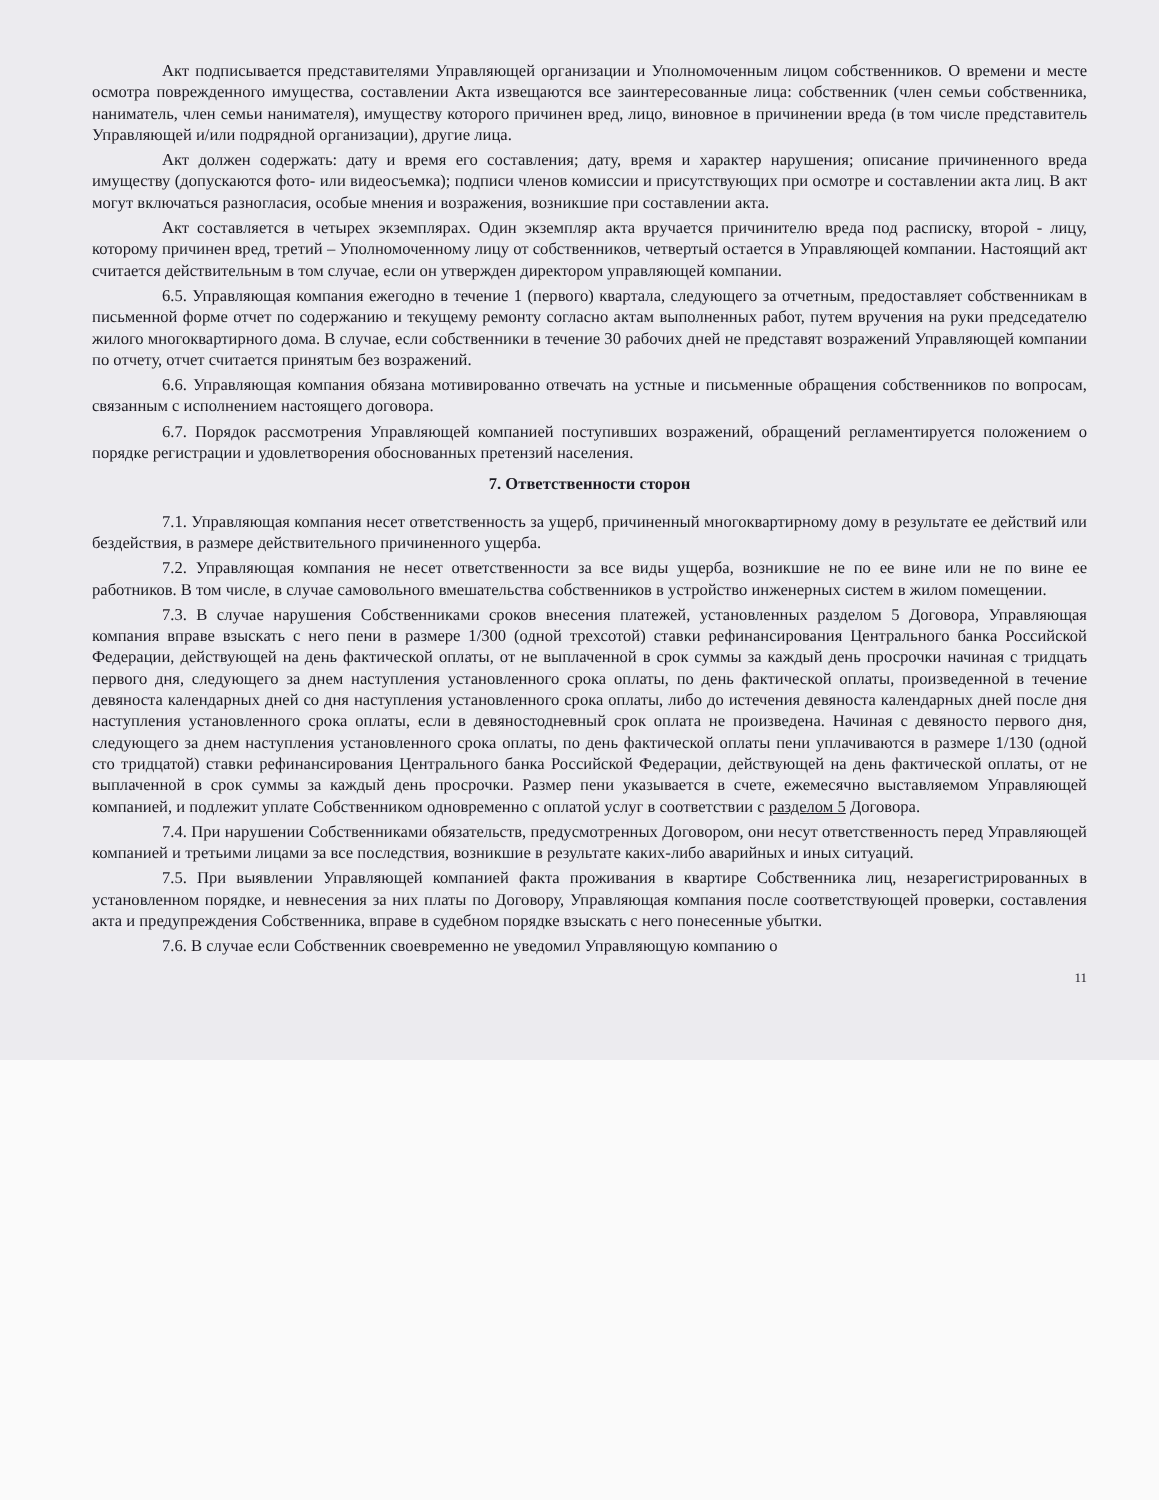Акт подписывается представителями Управляющей организации и Уполномоченным лицом собственников. О времени и месте осмотра поврежденного имущества, составлении Акта извещаются все заинтересованные лица: собственник (член семьи собственника, наниматель, член семьи нанимателя), имуществу которого причинен вред, лицо, виновное в причинении вреда (в том числе представитель Управляющей и/или подрядной организации), другие лица.
Акт должен содержать: дату и время его составления; дату, время и характер нарушения; описание причиненного вреда имуществу (допускаются фото- или видеосъемка); подписи членов комиссии и присутствующих при осмотре и составлении акта лиц. В акт могут включаться разногласия, особые мнения и возражения, возникшие при составлении акта.
Акт составляется в четырех экземплярах. Один экземпляр акта вручается причинителю вреда под расписку, второй - лицу, которому причинен вред, третий – Уполномоченному лицу от собственников, четвертый остается в Управляющей компании. Настоящий акт считается действительным в том случае, если он утвержден директором управляющей компании.
6.5. Управляющая компания ежегодно в течение 1 (первого) квартала, следующего за отчетным, предоставляет собственникам в письменной форме отчет по содержанию и текущему ремонту согласно актам выполненных работ, путем вручения на руки председателю жилого многоквартирного дома. В случае, если собственники в течение 30 рабочих дней не представят возражений Управляющей компании по отчету, отчет считается принятым без возражений.
6.6. Управляющая компания обязана мотивированно отвечать на устные и письменные обращения собственников по вопросам, связанным с исполнением настоящего договора.
6.7. Порядок рассмотрения Управляющей компанией поступивших возражений, обращений регламентируется положением о порядке регистрации и удовлетворения обоснованных претензий населения.
7. Ответственности сторон
7.1. Управляющая компания несет ответственность за ущерб, причиненный многоквартирному дому в результате ее действий или бездействия, в размере действительного причиненного ущерба.
7.2. Управляющая компания не несет ответственности за все виды ущерба, возникшие не по ее вине или не по вине ее работников. В том числе, в случае самовольного вмешательства собственников в устройство инженерных систем в жилом помещении.
7.3. В случае нарушения Собственниками сроков внесения платежей, установленных разделом 5 Договора, Управляющая компания вправе взыскать с него пени в размере 1/300 (одной трехсотой) ставки рефинансирования Центрального банка Российской Федерации, действующей на день фактической оплаты, от не выплаченной в срок суммы за каждый день просрочки начиная с тридцать первого дня, следующего за днем наступления установленного срока оплаты, по день фактической оплаты, произведенной в течение девяноста календарных дней со дня наступления установленного срока оплаты, либо до истечения девяноста календарных дней после дня наступления установленного срока оплаты, если в девяностодневный срок оплата не произведена. Начиная с девяносто первого дня, следующего за днем наступления установленного срока оплаты, по день фактической оплаты пени уплачиваются в размере 1/130 (одной сто тридцатой) ставки рефинансирования Центрального банка Российской Федерации, действующей на день фактической оплаты, от не выплаченной в срок суммы за каждый день просрочки. Размер пени указывается в счете, ежемесячно выставляемом Управляющей компанией, и подлежит уплате Собственником одновременно с оплатой услуг в соответствии с разделом 5 Договора.
7.4. При нарушении Собственниками обязательств, предусмотренных Договором, они несут ответственность перед Управляющей компанией и третьими лицами за все последствия, возникшие в результате каких-либо аварийных и иных ситуаций.
7.5. При выявлении Управляющей компанией факта проживания в квартире Собственника лиц, незарегистрированных в установленном порядке, и невнесения за них платы по Договору, Управляющая компания после соответствующей проверки, составления акта и предупреждения Собственника, вправе в судебном порядке взыскать с него понесенные убытки.
7.6. В случае если Собственник своевременно не уведомил Управляющую компанию о
11